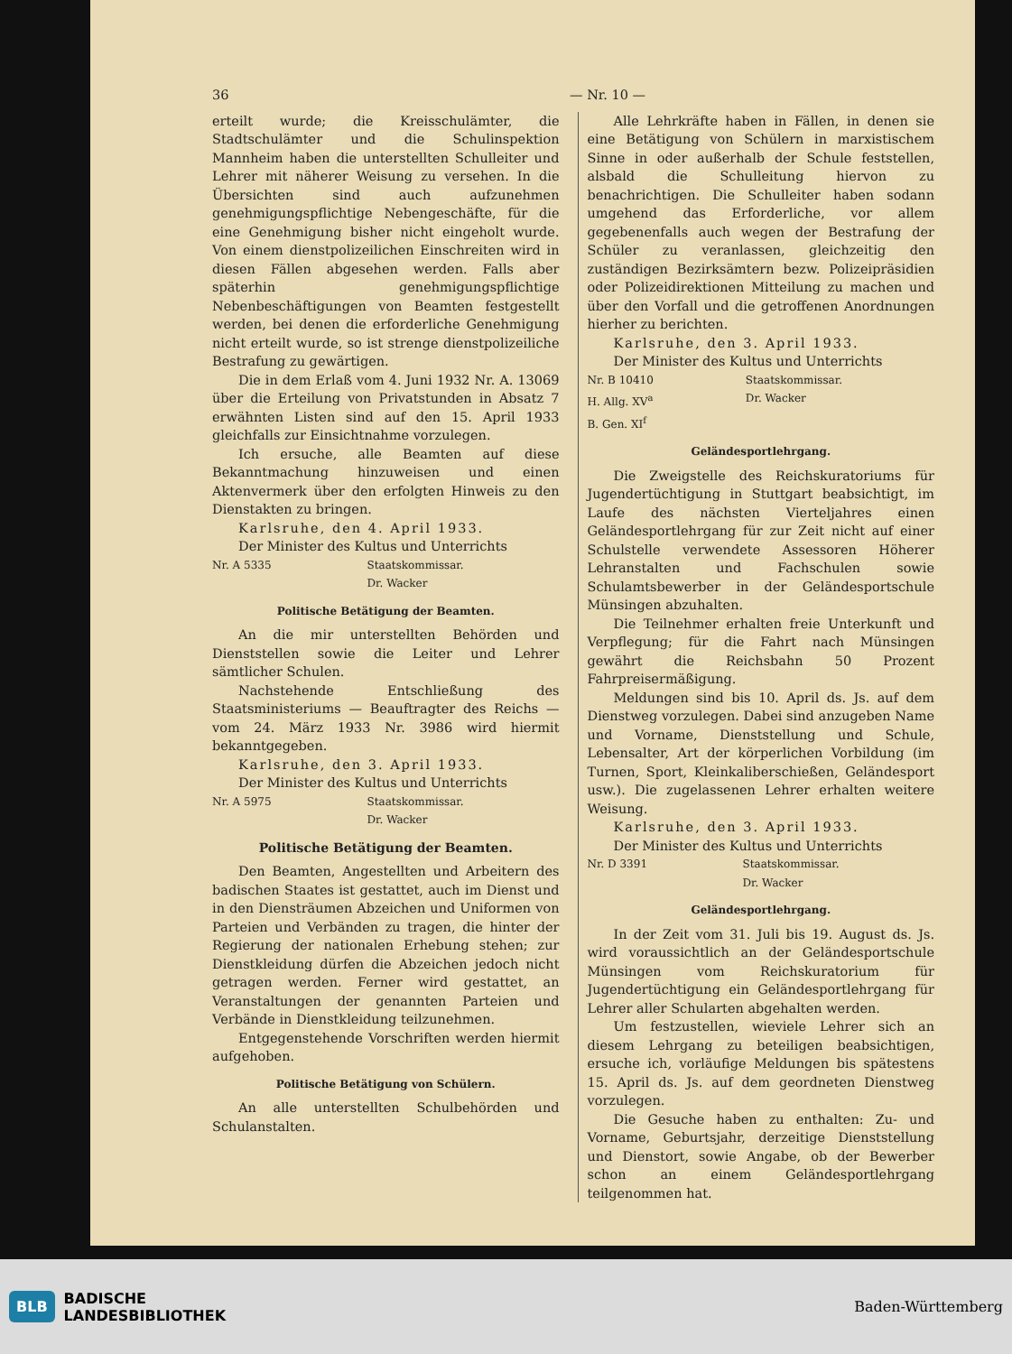36 — Nr. 10 —
erteilt wurde; die Kreisschulämter, die Stadtschulämter und die Schulinspektion Mannheim haben die unterstellten Schulleiter und Lehrer mit näherer Weisung zu versehen. In die Übersichten sind auch aufzunehmen genehmigungspflichtige Nebengeschäfte, für die eine Genehmigung bisher nicht eingeholt wurde. Von einem dienstpolizeilichen Einschreiten wird in diesen Fällen abgesehen werden. Falls aber späterhin genehmigungspflichtige Nebenbeschäftigungen von Beamten festgestellt werden, bei denen die erforderliche Genehmigung nicht erteilt wurde, so ist strenge dienstpolizeiliche Bestrafung zu gewärtigen.
Die in dem Erlaß vom 4. Juni 1932 Nr. A. 13069 über die Erteilung von Privatstunden in Absatz 7 erwähnten Listen sind auf den 15. April 1933 gleichfalls zur Einsichtnahme vorzulegen.
Ich ersuche, alle Beamten auf diese Bekanntmachung hinzuweisen und einen Aktenvermerk über den erfolgten Hinweis zu den Dienstakten zu bringen.
Karlsruhe, den 4. April 1933.
Der Minister des Kultus und Unterrichts
Nr. A 5335 Staatskommissar.
Dr. Wacker
Politische Betätigung der Beamten.
An die mir unterstellten Behörden und Dienststellen sowie die Leiter und Lehrer sämtlicher Schulen.
Nachstehende Entschließung des Staatsministeriums — Beauftragter des Reichs — vom 24. März 1933 Nr. 3986 wird hiermit bekanntgegeben.
Karlsruhe, den 3. April 1933.
Der Minister des Kultus und Unterrichts
Nr. A 5975 Staatskommissar.
Dr. Wacker
Politische Betätigung der Beamten.
Den Beamten, Angestellten und Arbeitern des badischen Staates ist gestattet, auch im Dienst und in den Diensträumen Abzeichen und Uniformen von Parteien und Verbänden zu tragen, die hinter der Regierung der nationalen Erhebung stehen; zur Dienstkleidung dürfen die Abzeichen jedoch nicht getragen werden. Ferner wird gestattet, an Veranstaltungen der genannten Parteien und Verbände in Dienstkleidung teilzunehmen.
Entgegenstehende Vorschriften werden hiermit aufgehoben.
Politische Betätigung von Schülern.
An alle unterstellten Schulbehörden und Schulanstalten.
Alle Lehrkräfte haben in Fällen, in denen sie eine Betätigung von Schülern in marxistischem Sinne in oder außerhalb der Schule feststellen, alsbald die Schulleitung hiervon zu benachrichtigen. Die Schulleiter haben sodann umgehend das Erforderliche, vor allem gegebenenfalls auch wegen der Bestrafung der Schüler zu veranlassen, gleichzeitig den zuständigen Bezirksämtern bezw. Polizeipräsidien oder Polizeidirektionen Mitteilung zu machen und über den Vorfall und die getroffenen Anordnungen hierher zu berichten.
Karlsruhe, den 3. April 1933.
Der Minister des Kultus und Unterrichts
Nr. B 10410
H. Allg. XV<sup>a</sup>
B. Gen. XI<sup>f</sup> Staatskommissar.
Dr. Wacker
Geländesportlehrgang.
Die Zweigstelle des Reichskuratoriums für Jugendertüchtigung in Stuttgart beabsichtigt, im Laufe des nächsten Vierteljahres einen Geländesportlehrgang für zur Zeit nicht auf einer Schulstelle verwendete Assessoren Höherer Lehranstalten und Fachschulen sowie Schulamtsbewerber in der Geländesportschule Münsingen abzuhalten.
Die Teilnehmer erhalten freie Unterkunft und Verpflegung; für die Fahrt nach Münsingen gewährt die Reichsbahn 50 Prozent Fahrpreisermäßigung.
Meldungen sind bis 10. April ds. Js. auf dem Dienstweg vorzulegen. Dabei sind anzugeben Name und Vorname, Dienststellung und Schule, Lebensalter, Art der körperlichen Vorbildung (im Turnen, Sport, Kleinkaliberschießen, Geländesport usw.). Die zugelassenen Lehrer erhalten weitere Weisung.
Karlsruhe, den 3. April 1933.
Der Minister des Kultus und Unterrichts
Nr. D 3391 Staatskommissar.
Dr. Wacker
Geländesportlehrgang.
In der Zeit vom 31. Juli bis 19. August ds. Js. wird voraussichtlich an der Geländesportschule Münsingen vom Reichskuratorium für Jugendertüchtigung ein Geländesportlehrgang für Lehrer aller Schularten abgehalten werden.
Um festzustellen, wieviele Lehrer sich an diesem Lehrgang zu beteiligen beabsichtigen, ersuche ich, vorläufige Meldungen bis spätestens 15. April ds. Js. auf dem geordneten Dienstweg vorzulegen.
Die Gesuche haben zu enthalten: Zu- und Vorname, Geburtsjahr, derzeitige Dienststellung und Dienstort, sowie Angabe, ob der Bewerber schon an einem Geländesportlehrgang teilgenommen hat.
BLB BADISCHE
LANDESBIBLIOTHEK
Baden-Württemberg